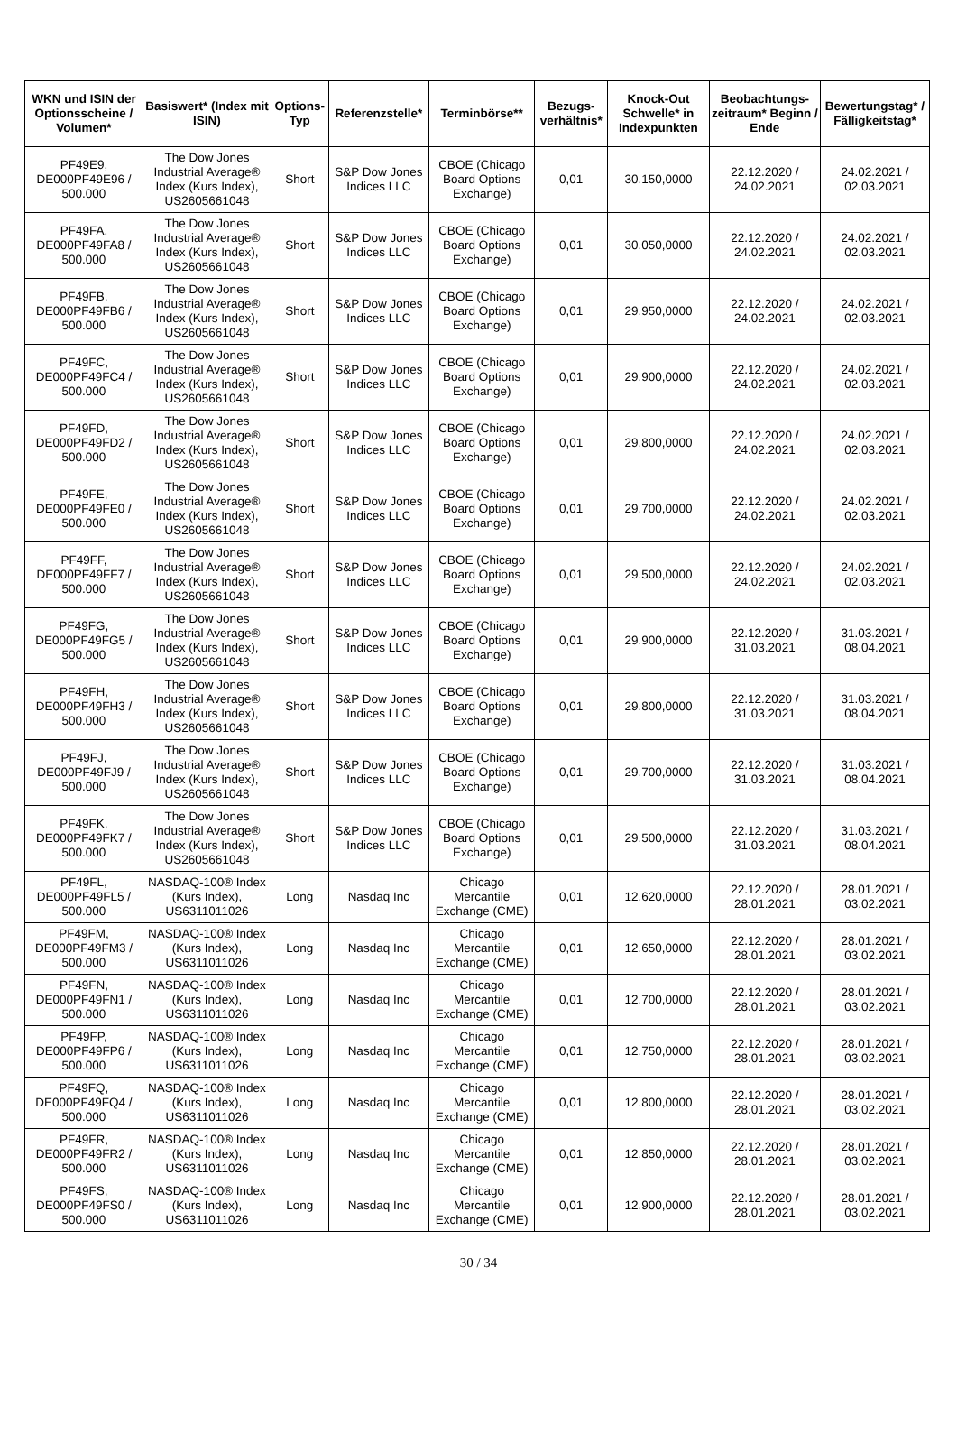| WKN und ISIN der Optionsscheine / Volumen* | Basiswert* (Index mit ISIN) | Options-Typ | Referenzstelle* | Terminbörse** | Bezugs-verhältnis* | Knock-Out Schwelle* in Indexpunkten | Beobachtungs-zeitraum* Beginn / Ende | Bewertungstag* / Fälligkeitstag* |
| --- | --- | --- | --- | --- | --- | --- | --- | --- |
| PF49E9, DE000PF49E96 / 500.000 | The Dow Jones Industrial Average® Index (Kurs Index), US2605661048 | Short | S&P Dow Jones Indices LLC | CBOE (Chicago Board Options Exchange) | 0,01 | 30.150,0000 | 22.12.2020 / 24.02.2021 | 24.02.2021 / 02.03.2021 |
| PF49FA, DE000PF49FA8 / 500.000 | The Dow Jones Industrial Average® Index (Kurs Index), US2605661048 | Short | S&P Dow Jones Indices LLC | CBOE (Chicago Board Options Exchange) | 0,01 | 30.050,0000 | 22.12.2020 / 24.02.2021 | 24.02.2021 / 02.03.2021 |
| PF49FB, DE000PF49FB6 / 500.000 | The Dow Jones Industrial Average® Index (Kurs Index), US2605661048 | Short | S&P Dow Jones Indices LLC | CBOE (Chicago Board Options Exchange) | 0,01 | 29.950,0000 | 22.12.2020 / 24.02.2021 | 24.02.2021 / 02.03.2021 |
| PF49FC, DE000PF49FC4 / 500.000 | The Dow Jones Industrial Average® Index (Kurs Index), US2605661048 | Short | S&P Dow Jones Indices LLC | CBOE (Chicago Board Options Exchange) | 0,01 | 29.900,0000 | 22.12.2020 / 24.02.2021 | 24.02.2021 / 02.03.2021 |
| PF49FD, DE000PF49FD2 / 500.000 | The Dow Jones Industrial Average® Index (Kurs Index), US2605661048 | Short | S&P Dow Jones Indices LLC | CBOE (Chicago Board Options Exchange) | 0,01 | 29.800,0000 | 22.12.2020 / 24.02.2021 | 24.02.2021 / 02.03.2021 |
| PF49FE, DE000PF49FE0 / 500.000 | The Dow Jones Industrial Average® Index (Kurs Index), US2605661048 | Short | S&P Dow Jones Indices LLC | CBOE (Chicago Board Options Exchange) | 0,01 | 29.700,0000 | 22.12.2020 / 24.02.2021 | 24.02.2021 / 02.03.2021 |
| PF49FF, DE000PF49FF7 / 500.000 | The Dow Jones Industrial Average® Index (Kurs Index), US2605661048 | Short | S&P Dow Jones Indices LLC | CBOE (Chicago Board Options Exchange) | 0,01 | 29.500,0000 | 22.12.2020 / 24.02.2021 | 24.02.2021 / 02.03.2021 |
| PF49FG, DE000PF49FG5 / 500.000 | The Dow Jones Industrial Average® Index (Kurs Index), US2605661048 | Short | S&P Dow Jones Indices LLC | CBOE (Chicago Board Options Exchange) | 0,01 | 29.900,0000 | 22.12.2020 / 31.03.2021 | 31.03.2021 / 08.04.2021 |
| PF49FH, DE000PF49FH3 / 500.000 | The Dow Jones Industrial Average® Index (Kurs Index), US2605661048 | Short | S&P Dow Jones Indices LLC | CBOE (Chicago Board Options Exchange) | 0,01 | 29.800,0000 | 22.12.2020 / 31.03.2021 | 31.03.2021 / 08.04.2021 |
| PF49FJ, DE000PF49FJ9 / 500.000 | The Dow Jones Industrial Average® Index (Kurs Index), US2605661048 | Short | S&P Dow Jones Indices LLC | CBOE (Chicago Board Options Exchange) | 0,01 | 29.700,0000 | 22.12.2020 / 31.03.2021 | 31.03.2021 / 08.04.2021 |
| PF49FK, DE000PF49FK7 / 500.000 | The Dow Jones Industrial Average® Index (Kurs Index), US2605661048 | Short | S&P Dow Jones Indices LLC | CBOE (Chicago Board Options Exchange) | 0,01 | 29.500,0000 | 22.12.2020 / 31.03.2021 | 31.03.2021 / 08.04.2021 |
| PF49FL, DE000PF49FL5 / 500.000 | NASDAQ-100® Index (Kurs Index), US6311011026 | Long | Nasdaq Inc | Chicago Mercantile Exchange (CME) | 0,01 | 12.620,0000 | 22.12.2020 / 28.01.2021 | 28.01.2021 / 03.02.2021 |
| PF49FM, DE000PF49FM3 / 500.000 | NASDAQ-100® Index (Kurs Index), US6311011026 | Long | Nasdaq Inc | Chicago Mercantile Exchange (CME) | 0,01 | 12.650,0000 | 22.12.2020 / 28.01.2021 | 28.01.2021 / 03.02.2021 |
| PF49FN, DE000PF49FN1 / 500.000 | NASDAQ-100® Index (Kurs Index), US6311011026 | Long | Nasdaq Inc | Chicago Mercantile Exchange (CME) | 0,01 | 12.700,0000 | 22.12.2020 / 28.01.2021 | 28.01.2021 / 03.02.2021 |
| PF49FP, DE000PF49FP6 / 500.000 | NASDAQ-100® Index (Kurs Index), US6311011026 | Long | Nasdaq Inc | Chicago Mercantile Exchange (CME) | 0,01 | 12.750,0000 | 22.12.2020 / 28.01.2021 | 28.01.2021 / 03.02.2021 |
| PF49FQ, DE000PF49FQ4 / 500.000 | NASDAQ-100® Index (Kurs Index), US6311011026 | Long | Nasdaq Inc | Chicago Mercantile Exchange (CME) | 0,01 | 12.800,0000 | 22.12.2020 / 28.01.2021 | 28.01.2021 / 03.02.2021 |
| PF49FR, DE000PF49FR2 / 500.000 | NASDAQ-100® Index (Kurs Index), US6311011026 | Long | Nasdaq Inc | Chicago Mercantile Exchange (CME) | 0,01 | 12.850,0000 | 22.12.2020 / 28.01.2021 | 28.01.2021 / 03.02.2021 |
| PF49FS, DE000PF49FS0 / 500.000 | NASDAQ-100® Index (Kurs Index), US6311011026 | Long | Nasdaq Inc | Chicago Mercantile Exchange (CME) | 0,01 | 12.900,0000 | 22.12.2020 / 28.01.2021 | 28.01.2021 / 03.02.2021 |
30 / 34